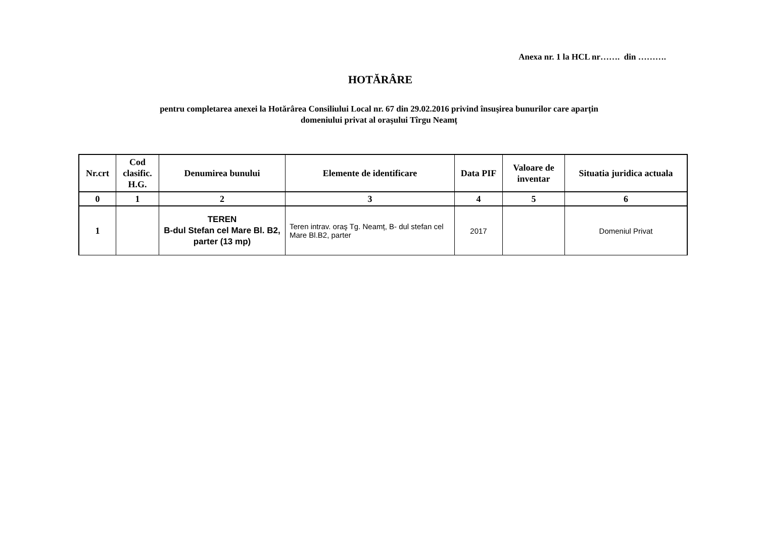Anexa nr. 1 la HCL nr……. din ……….
HOTĂRÂRE
pentru completarea anexei la Hotărârea Consiliului Local nr. 67 din 29.02.2016 privind însuşirea bunurilor care aparțin
domeniului privat al oraşului Tîrgu Neamț
| Nr.crt | Cod clasific. H.G. | Denumirea bunului | Elemente de identificare | Data PIF | Valoare de inventar | Situatia juridica actuala |
| --- | --- | --- | --- | --- | --- | --- |
| 0 | 1 | 2 | 3 | 4 | 5 | 6 |
| 1 | | TEREN B-dul Stefan cel Mare Bl. B2, parter (13 mp) | Teren intrav. oraş Tg. Neamț, B- dul stefan cel Mare Bl.B2, parter | 2017 | | Domeniul Privat |